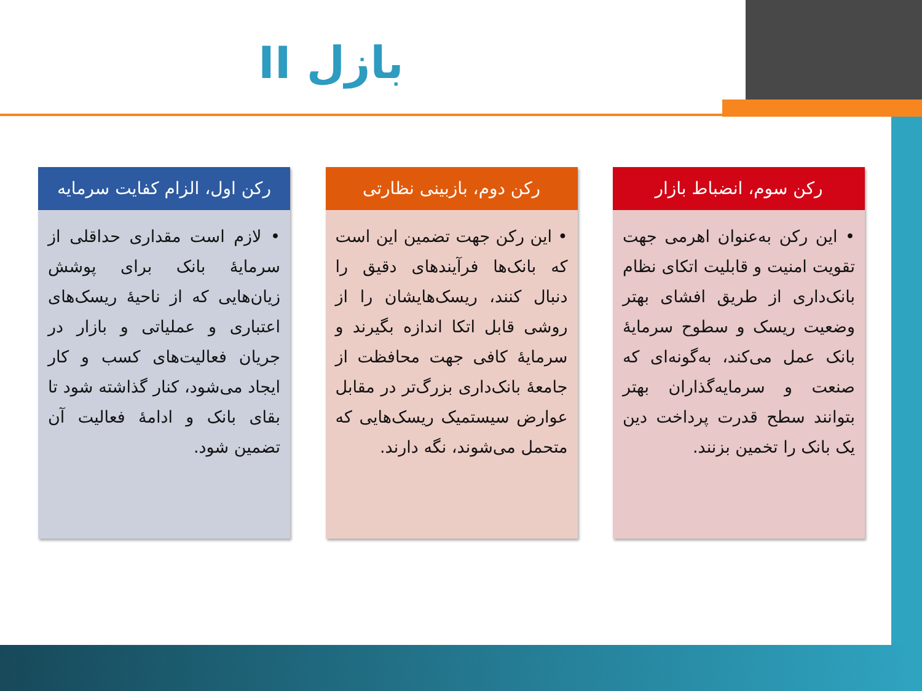بازل II
رکن اول، الزام کفایت سرمایه
• لازم است مقداری حداقلی از سرمایهٔ بانک برای پوشش زیان‌هایی که از ناحیهٔ ریسک‌های اعتباری و عملیاتی و بازار در جریان فعالیت‌های کسب و کار ایجاد می‌شود، کنار گذاشته شود تا بقای بانک و ادامهٔ فعالیت آن تضمین شود.
رکن دوم، بازبینی نظارتی
• این رکن جهت تضمین این است که بانک‌ها فرآیندهای دقیق را دنبال کنند، ریسک‌هایشان را از روشی قابل اتکا اندازه بگیرند و سرمایهٔ کافی جهت محافظت از جامعهٔ بانک‌داری بزرگ‌تر در مقابل عوارض سیستمیک ریسک‌هایی که متحمل می‌شوند، نگه دارند.
رکن سوم، انضباط بازار
• این رکن به‌عنوان اهرمی جهت تقویت امنیت و قابلیت اتکای نظام بانک‌داری از طریق افشای بهتر وضعیت ریسک و سطوح سرمایهٔ بانک عمل می‌کند، به‌گونه‌ای که صنعت و سرمایه‌گذاران بهتر بتوانند سطح قدرت پرداخت دین یک بانک را تخمین بزنند.